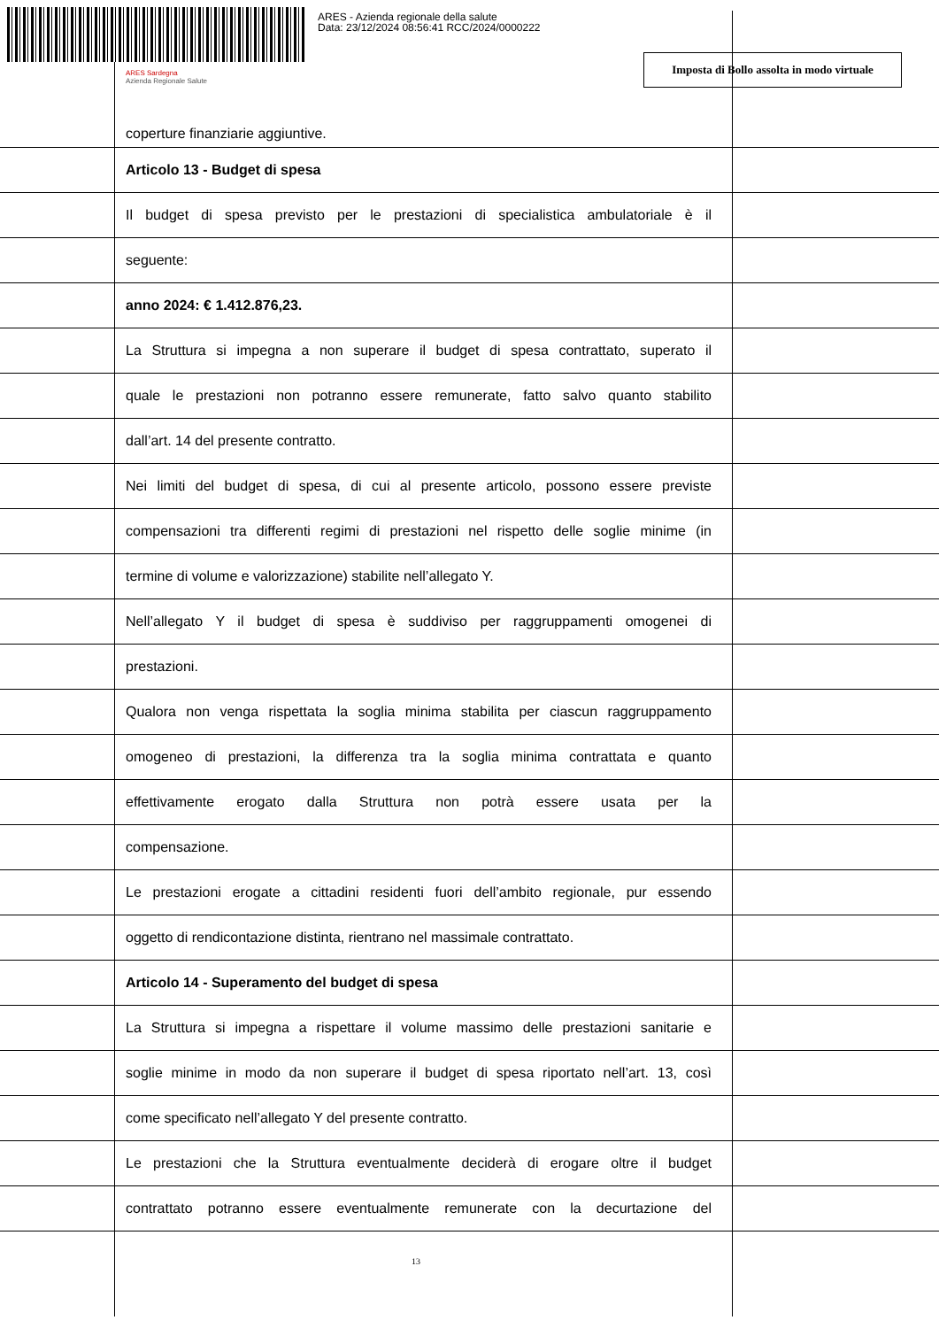ARES - Azienda regionale della salute
Data: 23/12/2024 08:56:41 RCC/2024/0000222
ARES Sardegna
Azienda Regionale Salute
Imposta di Bollo assolta in modo virtuale
coperture finanziarie aggiuntive.
Articolo 13 - Budget di spesa
Il budget di spesa previsto per le prestazioni di specialistica ambulatoriale è il
seguente:
anno 2024: € 1.412.876,23.
La Struttura si impegna a non superare il budget di spesa contrattato, superato il
quale le prestazioni non potranno essere remunerate, fatto salvo quanto stabilito
dall’art. 14 del presente contratto.
Nei limiti del budget di spesa, di cui al presente articolo, possono essere previste
compensazioni tra differenti regimi di prestazioni nel rispetto delle soglie minime (in
termine di volume e valorizzazione) stabilite nell’allegato Y.
Nell’allegato Y il budget di spesa è suddiviso per raggruppamenti omogenei di
prestazioni.
Qualora non venga rispettata la soglia minima stabilita per ciascun raggruppamento
omogeneo di prestazioni, la differenza tra la soglia minima contrattata e quanto
effettivamente erogato dalla Struttura non potrà essere usata per la
compensazione.
Le prestazioni erogate a cittadini residenti fuori dell’ambito regionale, pur essendo
oggetto di rendicontazione distinta, rientrano nel massimale contrattato.
Articolo 14 - Superamento del budget di spesa
La Struttura si impegna a rispettare il volume massimo delle prestazioni sanitarie e
soglie minime in modo da non superare il budget di spesa riportato nell’art. 13, così
come specificato nell’allegato Y del presente contratto.
Le prestazioni che la Struttura eventualmente deciderà di erogare oltre il budget
contrattato potranno essere eventualmente remunerate con la decurtazione del
13